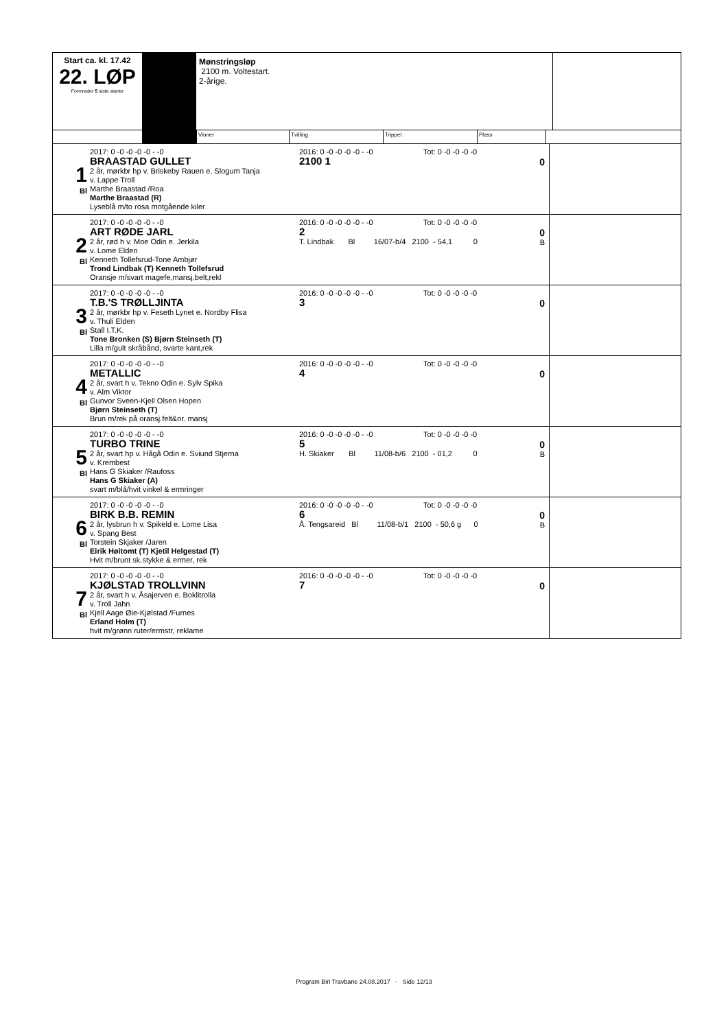Start ca. kl. 17.42
22. LØP
Formrader 5 siste starter
Mønstringsløp
2100 m. Voltestart.
2-årige.
Vinner Tvilling Trippel Plass
1
Bl
2017: 0 -0 -0 -0 -0 - -0
BRAASTAD GULLET
2 år, mørkbr hp v. Briskeby Rauen e. Slogum Tanja
v. Lappe Troll
Marthe Braastad /Roa
Marthe Braastad (R)
Lyseblå m/to rosa motgående kiler
2016: 0 -0 -0 -0 -0 - -0 Tot: 0 -0 -0 -0 -0
2100 1
0
2
Bl
2017: 0 -0 -0 -0 -0 - -0
ART RØDE JARL
2 år, rød h v. Moe Odin e. Jerkila
v. Lome Elden
Kenneth Tollefsrud-Tone Ambjør
Trond Lindbak (T) Kenneth Tollefsrud
Oransje m/svart magefe,mansj,belt,rekl
2016: 0 -0 -0 -0 -0 - -0 Tot: 0 -0 -0 -0 -0
2
T. Lindbak Bl 16/07-b/4 2100 - 54,1 0
0
B
3
Bl
2017: 0 -0 -0 -0 -0 - -0
T.B.'S TRØLLJINTA
2 år, mørkbr hp v. Feseth Lynet e. Nordby Flisa
v. Thuli Elden
Stall I.T.K.
Tone Bronken (S) Bjørn Steinseth (T)
Lilla m/gult skråbånd, svarte kant,rek
2016: 0 -0 -0 -0 -0 - -0 Tot: 0 -0 -0 -0 -0
3
0
4
Bl
2017: 0 -0 -0 -0 -0 - -0
METALLIC
2 år, svart h v. Tekno Odin e. Sylv Spika
v. Alm Viktor
Gunvor Sveen-Kjell Olsen Hopen
Bjørn Steinseth (T)
Brun m/rek på oransj.felt&or. mansj
2016: 0 -0 -0 -0 -0 - -0 Tot: 0 -0 -0 -0 -0
4
0
5
Bl
2017: 0 -0 -0 -0 -0 - -0
TURBO TRINE
2 år, svart hp v. Hågå Odin e. Sviund Stjerna
v. Krembest
Hans G Skiaker /Raufoss
Hans G Skiaker (A)
svart m/blå/hvit vinkel & ermringer
2016: 0 -0 -0 -0 -0 - -0 Tot: 0 -0 -0 -0 -0
5
H. Skiaker Bl 11/08-b/6 2100 - 01,2 0
0
B
6
Bl
2017: 0 -0 -0 -0 -0 - -0
BIRK B.B. REMIN
2 år, lysbrun h v. Spikeld e. Lome Lisa
v. Spang Best
Torstein Skjaker /Jaren
Eirik Høitomt (T) Kjetil Helgestad (T)
Hvit m/brunt sk.stykke & ermer, rek
2016: 0 -0 -0 -0 -0 - -0 Tot: 0 -0 -0 -0 -0
6
Å. Tengsareid Bl 11/08-b/1 2100 - 50,6 g 0
0
B
7
Bl
2017: 0 -0 -0 -0 -0 - -0
KJØLSTAD TROLLVINN
2 år, svart h v. Åsajerven e. Boklitrolla
v. Troll Jahn
Kjell Aage Øie-Kjølstad /Furnes
Erland Holm (T)
hvit m/grønn ruter/ermstr, reklame
2016: 0 -0 -0 -0 -0 - -0 Tot: 0 -0 -0 -0 -0
7
0
Program Biri Travbane 24.08.2017 - Side 12/13